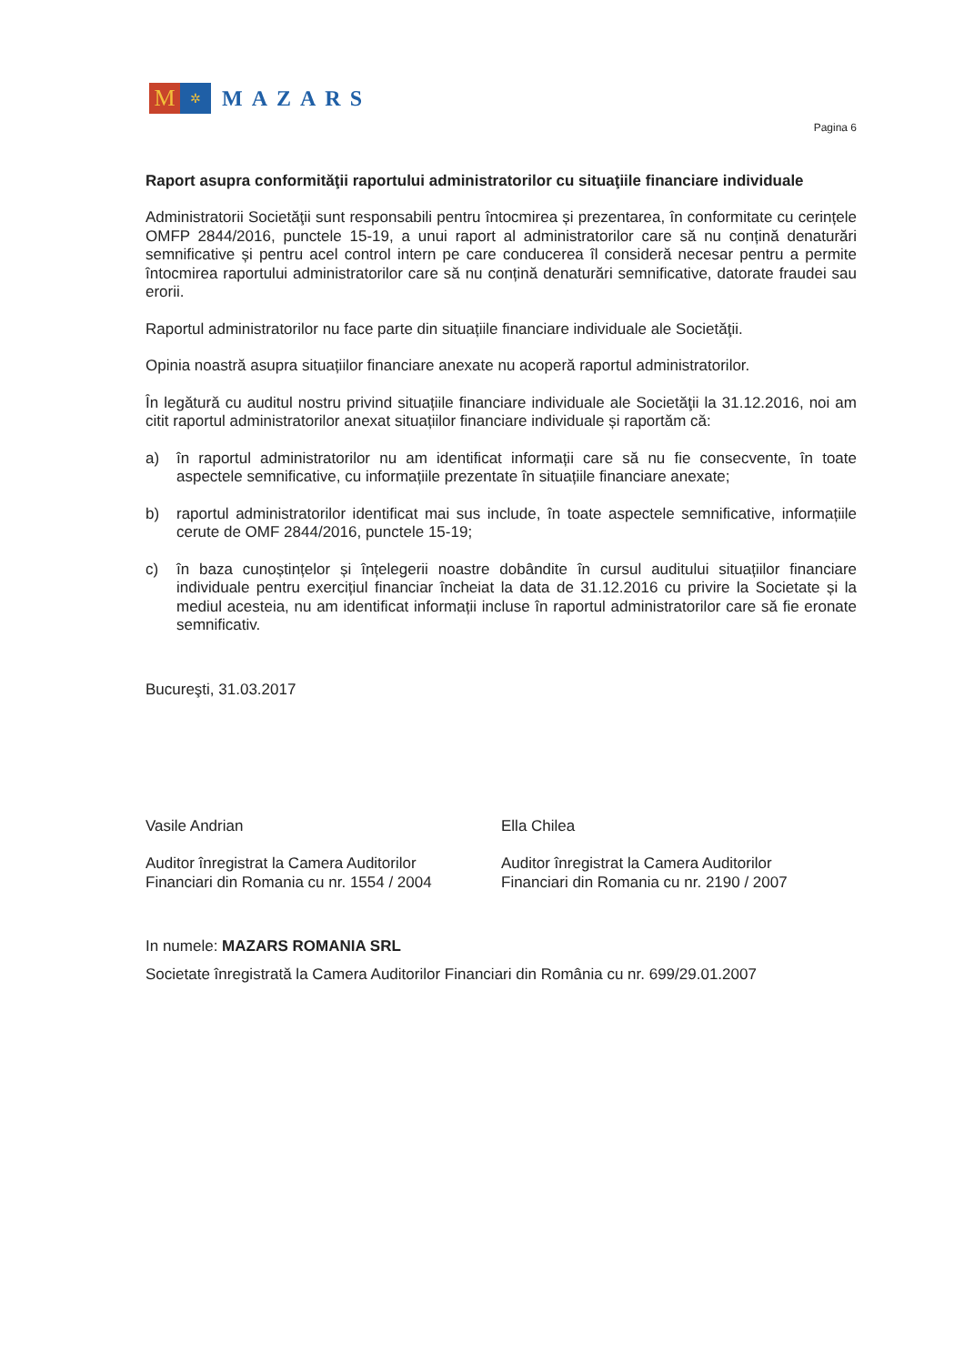M
✲
MAZARS
Pagina 6
Raport asupra conformităţii raportului administratorilor cu situaţiile financiare individuale
Administratorii Societăţii sunt responsabili pentru întocmirea și prezentarea, în conformitate cu cerințele OMFP 2844/2016, punctele 15-19, a unui raport al administratorilor care să nu conțină denaturări semnificative și pentru acel control intern pe care conducerea îl consideră necesar pentru a permite întocmirea raportului administratorilor care să nu conțină denaturări semnificative, datorate fraudei sau erorii.
Raportul administratorilor nu face parte din situațiile financiare individuale ale Societăţii.
Opinia noastră asupra situațiilor financiare anexate nu acoperă raportul administratorilor.
În legătură cu auditul nostru privind situațiile financiare individuale ale Societăţii la 31.12.2016, noi am citit raportul administratorilor anexat situațiilor financiare individuale și raportăm că:
a) în raportul administratorilor nu am identificat informații care să nu fie consecvente, în toate aspectele semnificative, cu informațiile prezentate în situațiile financiare anexate;
b) raportul administratorilor identificat mai sus include, în toate aspectele semnificative, informațiile cerute de OMF 2844/2016, punctele 15-19;
c) în baza cunoștințelor și înțelegerii noastre dobândite în cursul auditului situațiilor financiare individuale pentru exercițiul financiar încheiat la data de 31.12.2016 cu privire la Societate și la mediul acesteia, nu am identificat informații incluse în raportul administratorilor care să fie eronate semnificativ.
Bucureşti, 31.03.2017
Vasile Andrian
Auditor înregistrat la Camera Auditorilor
Financiari din Romania cu nr. 1554 / 2004
Ella Chilea
Auditor înregistrat la Camera Auditorilor
Financiari din Romania cu nr. 2190 / 2007
In numele: MAZARS ROMANIA SRL
Societate înregistrată la Camera Auditorilor Financiari din România cu nr. 699/29.01.2007